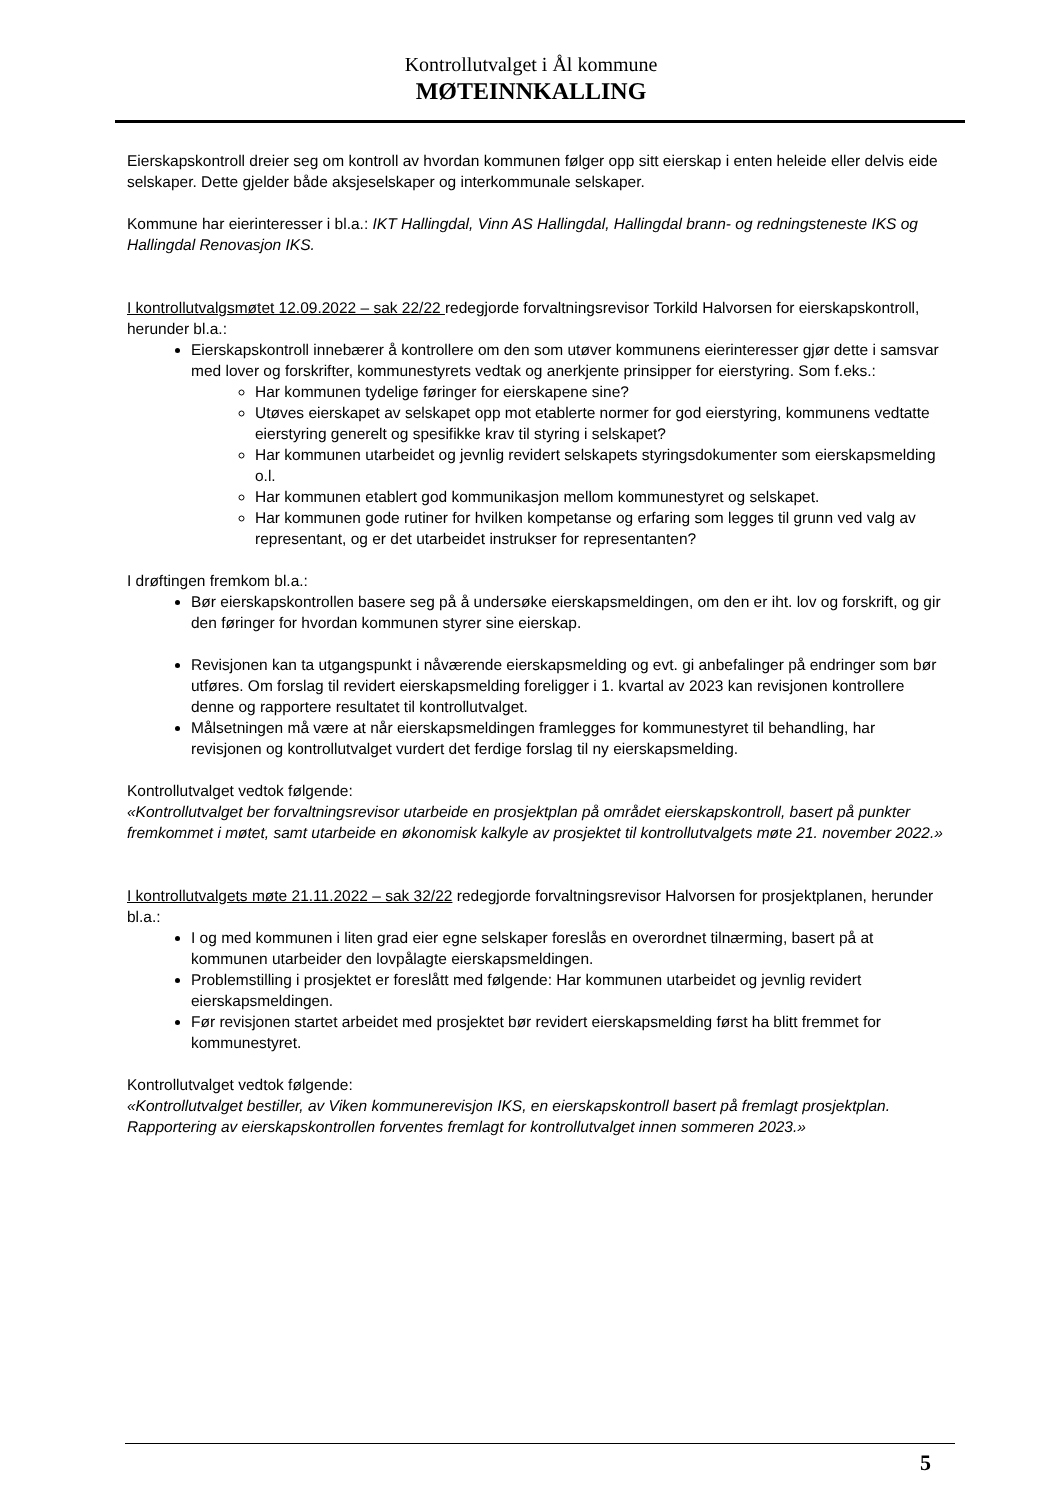Kontrollutvalget i Ål kommune
MØTEINNKALLING
Eierskapskontroll dreier seg om kontroll av hvordan kommunen følger opp sitt eierskap i enten heleide eller delvis eide selskaper. Dette gjelder både aksjeselskaper og interkommunale selskaper.
Kommune har eierinteresser i bl.a.: IKT Hallingdal, Vinn AS Hallingdal, Hallingdal brann- og redningsteneste IKS og Hallingdal Renovasjon IKS.
I kontrollutvalgsmøtet 12.09.2022 – sak 22/22 redegjorde forvaltningsrevisor Torkild Halvorsen for eierskapskontroll, herunder bl.a.:
Eierskapskontroll innebærer å kontrollere om den som utøver kommunens eierinteresser gjør dette i samsvar med lover og forskrifter, kommunestyrets vedtak og anerkjente prinsipper for eierstyring. Som f.eks.:
Har kommunen tydelige føringer for eierskapene sine?
Utøves eierskapet av selskapet opp mot etablerte normer for god eierstyring, kommunens vedtatte eierstyring generelt og spesifikke krav til styring i selskapet?
Har kommunen utarbeidet og jevnlig revidert selskapets styringsdokumenter som eierskapsmelding o.l.
Har kommunen etablert god kommunikasjon mellom kommunestyret og selskapet.
Har kommunen gode rutiner for hvilken kompetanse og erfaring som legges til grunn ved valg av representant, og er det utarbeidet instrukser for representanten?
I drøftingen fremkom bl.a.:
Bør eierskapskontrollen basere seg på å undersøke eierskapsmeldingen, om den er iht. lov og forskrift, og gir den føringer for hvordan kommunen styrer sine eierskap.
Revisjonen kan ta utgangspunkt i nåværende eierskapsmelding og evt. gi anbefalinger på endringer som bør utføres. Om forslag til revidert eierskapsmelding foreligger i 1. kvartal av 2023 kan revisjonen kontrollere denne og rapportere resultatet til kontrollutvalget.
Målsetningen må være at når eierskapsmeldingen framlegges for kommunestyret til behandling, har revisjonen og kontrollutvalget vurdert det ferdige forslag til ny eierskapsmelding.
Kontrollutvalget vedtok følgende:
«Kontrollutvalget ber forvaltningsrevisor utarbeide en prosjektplan på området eierskapskontroll, basert på punkter fremkommet i møtet, samt utarbeide en økonomisk kalkyle av prosjektet til kontrollutvalgets møte 21. november 2022.»
I kontrollutvalgets møte 21.11.2022 – sak 32/22 redegjorde forvaltningsrevisor Halvorsen for prosjektplanen, herunder bl.a.:
I og med kommunen i liten grad eier egne selskaper foreslås en overordnet tilnærming, basert på at kommunen utarbeider den lovpålagte eierskapsmeldingen.
Problemstilling i prosjektet er foreslått med følgende: Har kommunen utarbeidet og jevnlig revidert eierskapsmeldingen.
Før revisjonen startet arbeidet med prosjektet bør revidert eierskapsmelding først ha blitt fremmet for kommunestyret.
Kontrollutvalget vedtok følgende:
«Kontrollutvalget bestiller, av Viken kommunerevisjon IKS, en eierskapskontroll basert på fremlagt prosjektplan. Rapportering av eierskapskontrollen forventes fremlagt for kontrollutvalget innen sommeren 2023.»
5